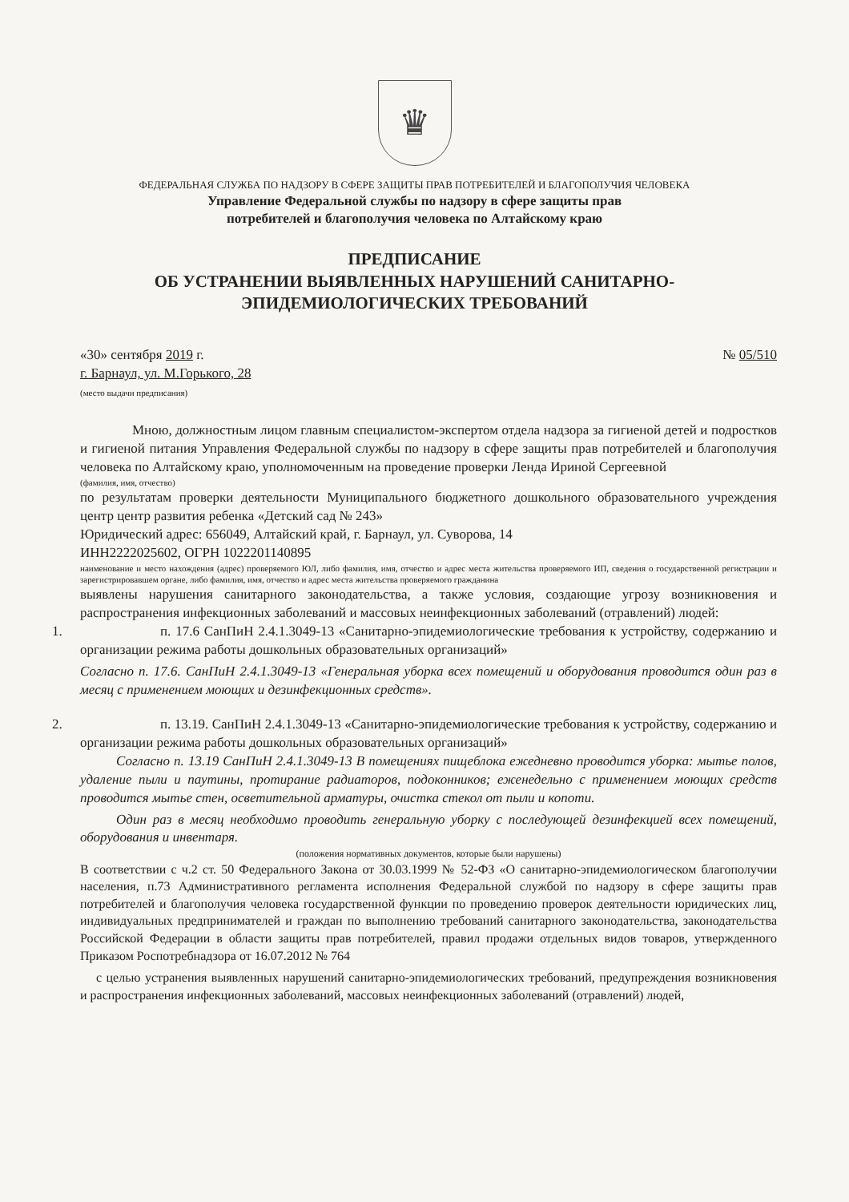♛
ФЕДЕРАЛЬНАЯ СЛУЖБА ПО НАДЗОРУ В СФЕРЕ ЗАЩИТЫ ПРАВ ПОТРЕБИТЕЛЕЙ И БЛАГОПОЛУЧИЯ ЧЕЛОВЕКА
Управление Федеральной службы по надзору в сфере защиты прав
потребителей и благополучия человека по Алтайскому краю
ПРЕДПИСАНИЕ
ОБ УСТРАНЕНИИ ВЫЯВЛЕННЫХ НАРУШЕНИЙ САНИТАРНО-
ЭПИДЕМИОЛОГИЧЕСКИХ ТРЕБОВАНИЙ
«30» сентября 2019 г. № 05/510
г. Барнаул, ул. М.Горького, 28
(место выдачи предписания)
Мною, должностным лицом главным специалистом-экспертом отдела надзора за гигиеной детей и подростков и гигиеной питания Управления Федеральной службы по надзору в сфере защиты прав потребителей и благополучия человека по Алтайскому краю, уполномоченным на проведение проверки Ленда Ириной Сергеевной
(фамилия, имя, отчество)
по результатам проверки деятельности Муниципального бюджетного дошкольного образовательного учреждения центр центр развития ребенка «Детский сад № 243»
Юридический адрес: 656049, Алтайский край, г. Барнаул, ул. Суворова, 14
ИНН2222025602, ОГРН 1022201140895
наименование и место нахождения (адрес) проверяемого ЮЛ, либо фамилия, имя, отчество и адрес места жительства проверяемого ИП, сведения о государственной регистрации и зарегистрировавшем органе, либо фамилия, имя, отчество и адрес места жительства проверяемого гражданина
выявлены нарушения санитарного законодательства, а также условия, создающие угрозу возникновения и распространения инфекционных заболеваний и массовых неинфекционных заболеваний (отравлений) людей:
1. п. 17.6 СанПиН 2.4.1.3049-13 «Санитарно-эпидемиологические требования к устройству, содержанию и организации режима работы дошкольных образовательных организаций»
Согласно п. 17.6. СанПиН 2.4.1.3049-13 «Генеральная уборка всех помещений и оборудования проводится один раз в месяц с применением моющих и дезинфекционных средств».
2. п. 13.19. СанПиН 2.4.1.3049-13 «Санитарно-эпидемиологические требования к устройству, содержанию и организации режима работы дошкольных образовательных организаций»
Согласно п. 13.19 СанПиН 2.4.1.3049-13 В помещениях пищеблока ежедневно проводится уборка: мытье полов, удаление пыли и паутины, протирание радиаторов, подоконников; еженедельно с применением моющих средств проводится мытье стен, осветительной арматуры, очистка стекол от пыли и копоти.
Один раз в месяц необходимо проводить генеральную уборку с последующей дезинфекцией всех помещений, оборудования и инвентаря.
(положения нормативных документов, которые были нарушены)
В соответствии с ч.2 ст. 50 Федерального Закона от 30.03.1999 № 52-ФЗ «О санитарно-эпидемиологическом благополучии населения, п.73 Административного регламента исполнения Федеральной службой по надзору в сфере защиты прав потребителей и благополучия человека государственной функции по проведению проверок деятельности юридических лиц, индивидуальных предпринимателей и граждан по выполнению требований санитарного законодательства, законодательства Российской Федерации в области защиты прав потребителей, правил продажи отдельных видов товаров, утвержденного Приказом Роспотребнадзора от 16.07.2012 № 764
с целью устранения выявленных нарушений санитарно-эпидемиологических требований, предупреждения возникновения и распространения инфекционных заболеваний, массовых неинфекционных заболеваний (отравлений) людей,